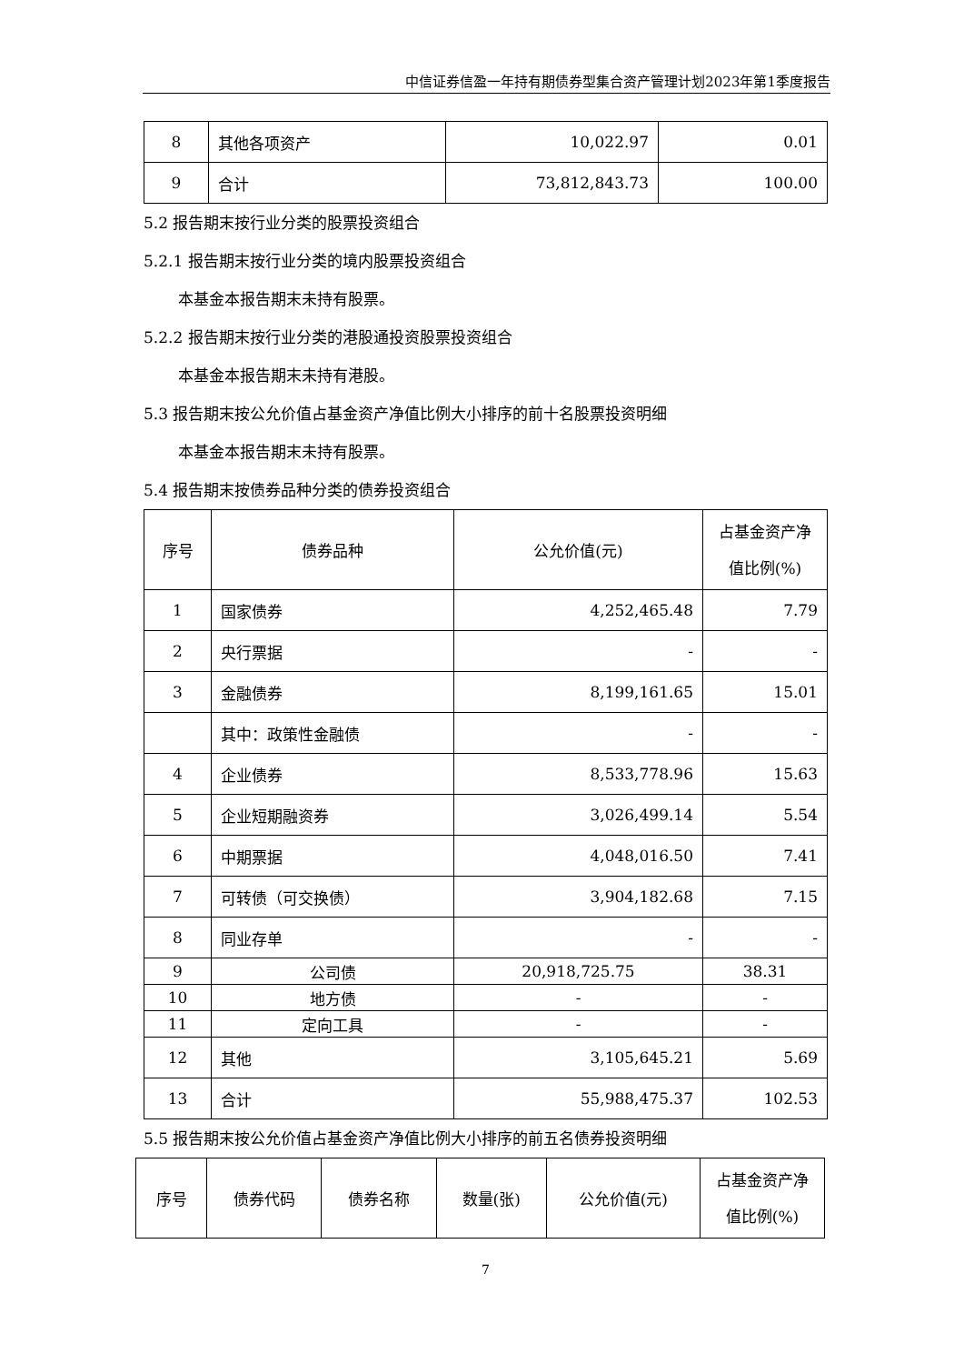中信证券信盈一年持有期债券型集合资产管理计划2023年第1季度报告
| 8 | 其他各项资产 | 10,022.97 | 0.01 |
| 9 | 合计 | 73,812,843.73 | 100.00 |
5.2 报告期末按行业分类的股票投资组合
5.2.1 报告期末按行业分类的境内股票投资组合
本基金本报告期末未持有股票。
5.2.2 报告期末按行业分类的港股通投资股票投资组合
本基金本报告期末未持有港股。
5.3 报告期末按公允价值占基金资产净值比例大小排序的前十名股票投资明细
本基金本报告期末未持有股票。
5.4 报告期末按债券品种分类的债券投资组合
| 序号 | 债券品种 | 公允价值(元) | 占基金资产净值比例(%) |
| --- | --- | --- | --- |
| 1 | 国家债券 | 4,252,465.48 | 7.79 |
| 2 | 央行票据 | - | - |
| 3 | 金融债券 | 8,199,161.65 | 15.01 |
| | 其中：政策性金融债 | - | - |
| 4 | 企业债券 | 8,533,778.96 | 15.63 |
| 5 | 企业短期融资券 | 3,026,499.14 | 5.54 |
| 6 | 中期票据 | 4,048,016.50 | 7.41 |
| 7 | 可转债（可交换债） | 3,904,182.68 | 7.15 |
| 8 | 同业存单 | - | - |
| 9 | 公司债 | 20,918,725.75 | 38.31 |
| 10 | 地方债 | - | - |
| 11 | 定向工具 | - | - |
| 12 | 其他 | 3,105,645.21 | 5.69 |
| 13 | 合计 | 55,988,475.37 | 102.53 |
5.5 报告期末按公允价值占基金资产净值比例大小排序的前五名债券投资明细
| 序号 | 债券代码 | 债券名称 | 数量(张) | 公允价值(元) | 占基金资产净值比例(%) |
| --- | --- | --- | --- | --- | --- |
7